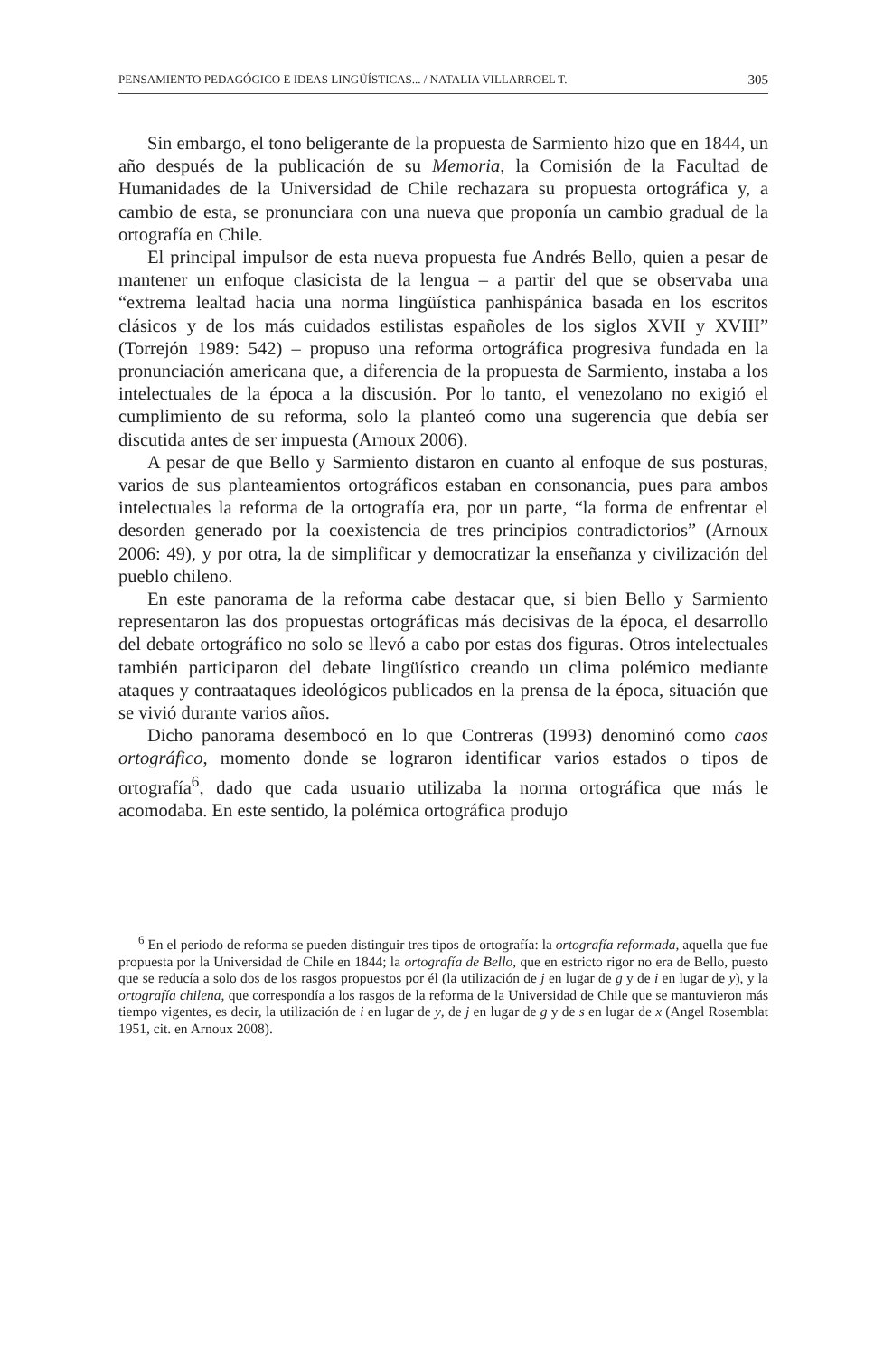PENSAMIENTO PEDAGÓGICO E IDEAS LINGÜÍSTICAS... / NATALIA VILLARROEL T. 305
Sin embargo, el tono beligerante de la propuesta de Sarmiento hizo que en 1844, un año después de la publicación de su Memoria, la Comisión de la Facultad de Humanidades de la Universidad de Chile rechazara su propuesta ortográfica y, a cambio de esta, se pronunciara con una nueva que proponía un cambio gradual de la ortografía en Chile.
El principal impulsor de esta nueva propuesta fue Andrés Bello, quien a pesar de mantener un enfoque clasicista de la lengua – a partir del que se observaba una “extrema lealtad hacia una norma lingüística panhispánica basada en los escritos clásicos y de los más cuidados estilistas españoles de los siglos XVII y XVIII” (Torrejón 1989: 542) – propuso una reforma ortográfica progresiva fundada en la pronunciación americana que, a diferencia de la propuesta de Sarmiento, instaba a los intelectuales de la época a la discusión. Por lo tanto, el venezolano no exigió el cumplimiento de su reforma, solo la planteó como una sugerencia que debía ser discutida antes de ser impuesta (Arnoux 2006).
A pesar de que Bello y Sarmiento distaron en cuanto al enfoque de sus posturas, varios de sus planteamientos ortográficos estaban en consonancia, pues para ambos intelectuales la reforma de la ortografía era, por un parte, “la forma de enfrentar el desorden generado por la coexistencia de tres principios contradictorios” (Arnoux 2006: 49), y por otra, la de simplificar y democratizar la enseñanza y civilización del pueblo chileno.
En este panorama de la reforma cabe destacar que, si bien Bello y Sarmiento representaron las dos propuestas ortográficas más decisivas de la época, el desarrollo del debate ortográfico no solo se llevó a cabo por estas dos figuras. Otros intelectuales también participaron del debate lingüístico creando un clima polémico mediante ataques y contraataques ideológicos publicados en la prensa de la época, situación que se vivió durante varios años.
Dicho panorama desembocó en lo que Contreras (1993) denominó como caos ortográfico, momento donde se lograron identificar varios estados o tipos de ortografía<sup>6</sup>, dado que cada usuario utilizaba la norma ortográfica que más le acomodaba. En este sentido, la polémica ortográfica produjo
<sup>6</sup> En el periodo de reforma se pueden distinguir tres tipos de ortografía: la ortografía reformada, aquella que fue propuesta por la Universidad de Chile en 1844; la ortografía de Bello, que en estricto rigor no era de Bello, puesto que se reducía a solo dos de los rasgos propuestos por él (la utilización de j en lugar de g y de i en lugar de y), y la ortografía chilena, que correspondía a los rasgos de la reforma de la Universidad de Chile que se mantuvieron más tiempo vigentes, es decir, la utilización de i en lugar de y, de j en lugar de g y de s en lugar de x (Angel Rosemblat 1951, cit. en Arnoux 2008).